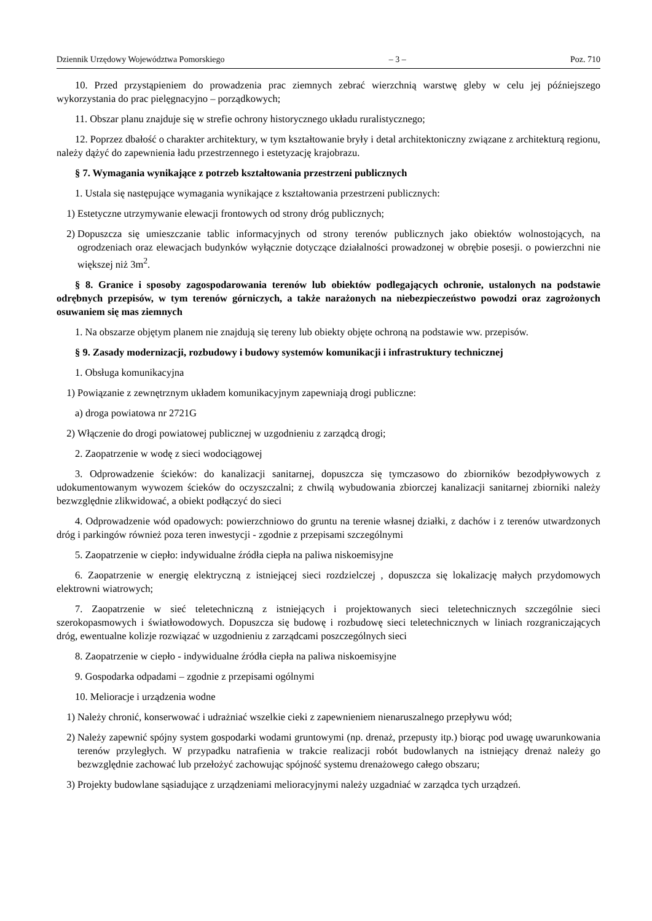Dziennik Urzędowy Województwa Pomorskiego – 3 – Poz. 710
10. Przed przystąpieniem do prowadzenia prac ziemnych zebrać wierzchnią warstwę gleby w celu jej późniejszego wykorzystania do prac pielęgnacyjno – porządkowych;
11. Obszar planu znajduje się w strefie ochrony historycznego układu ruralistycznego;
12. Poprzez dbałość o charakter architektury, w tym kształtowanie bryły i detal architektoniczny związane z architekturą regionu, należy dążyć do zapewnienia ładu przestrzennego i estetyzację krajobrazu.
§ 7. Wymagania wynikające z potrzeb kształtowania przestrzeni publicznych
1. Ustala się następujące wymagania wynikające z kształtowania przestrzeni publicznych:
1) Estetyczne utrzymywanie elewacji frontowych od strony dróg publicznych;
2) Dopuszcza się umieszczanie tablic informacyjnych od strony terenów publicznych jako obiektów wolnostojących, na ogrodzeniach oraz elewacjach budynków wyłącznie dotyczące działalności prowadzonej w obrębie posesji. o powierzchni nie większej niż 3m<sup>2</sup>.
§ 8. Granice i sposoby zagospodarowania terenów lub obiektów podlegających ochronie, ustalonych na podstawie odrębnych przepisów, w tym terenów górniczych, a także narażonych na niebezpieczeństwo powodzi oraz zagrożonych osuwaniem się mas ziemnych
1. Na obszarze objętym planem nie znajdują się tereny lub obiekty objęte ochroną na podstawie ww. przepisów.
§ 9. Zasady modernizacji, rozbudowy i budowy systemów komunikacji i infrastruktury technicznej
1. Obsługa komunikacyjna
1) Powiązanie z zewnętrznym układem komunikacyjnym zapewniają drogi publiczne:
a) droga powiatowa nr 2721G
2) Włączenie do drogi powiatowej publicznej w uzgodnieniu z zarządcą drogi;
2. Zaopatrzenie w wodę z sieci wodociągowej
3. Odprowadzenie ścieków: do kanalizacji sanitarnej, dopuszcza się tymczasowo do zbiorników bezodpływowych z udokumentowanym wywozem ścieków do oczyszczalni; z chwilą wybudowania zbiorczej kanalizacji sanitarnej zbiorniki należy bezwzględnie zlikwidować, a obiekt podłączyć do sieci
4. Odprowadzenie wód opadowych: powierzchniowo do gruntu na terenie własnej działki, z dachów i z terenów utwardzonych dróg i parkingów również poza teren inwestycji - zgodnie z przepisami szczególnymi
5. Zaopatrzenie w ciepło: indywidualne źródła ciepła na paliwa niskoemisyjne
6. Zaopatrzenie w energię elektryczną z istniejącej sieci rozdzielczej , dopuszcza się lokalizację małych przydomowych elektrowni wiatrowych;
7. Zaopatrzenie w sieć teletechniczną z istniejących i projektowanych sieci teletechnicznych szczególnie sieci szerokopasmowych i światłowodowych. Dopuszcza się budowę i rozbudowę sieci teletechnicznych w liniach rozgraniczających dróg, ewentualne kolizje rozwiązać w uzgodnieniu z zarządcami poszczególnych sieci
8. Zaopatrzenie w ciepło - indywidualne źródła ciepła na paliwa niskoemisyjne
9. Gospodarka odpadami – zgodnie z przepisami ogólnymi
10. Melioracje i urządzenia wodne
1) Należy chronić, konserwować i udrażniać wszelkie cieki z zapewnieniem nienaruszalnego przepływu wód;
2) Należy zapewnić spójny system gospodarki wodami gruntowymi (np. drenaż, przepusty itp.) biorąc pod uwagę uwarunkowania terenów przyległych. W przypadku natrafienia w trakcie realizacji robót budowlanych na istniejący drenaż należy go bezwzględnie zachować lub przełożyć zachowując spójność systemu drenażowego całego obszaru;
3) Projekty budowlane sąsiadujące z urządzeniami melioracyjnymi należy uzgadniać w zarządca tych urządzeń.